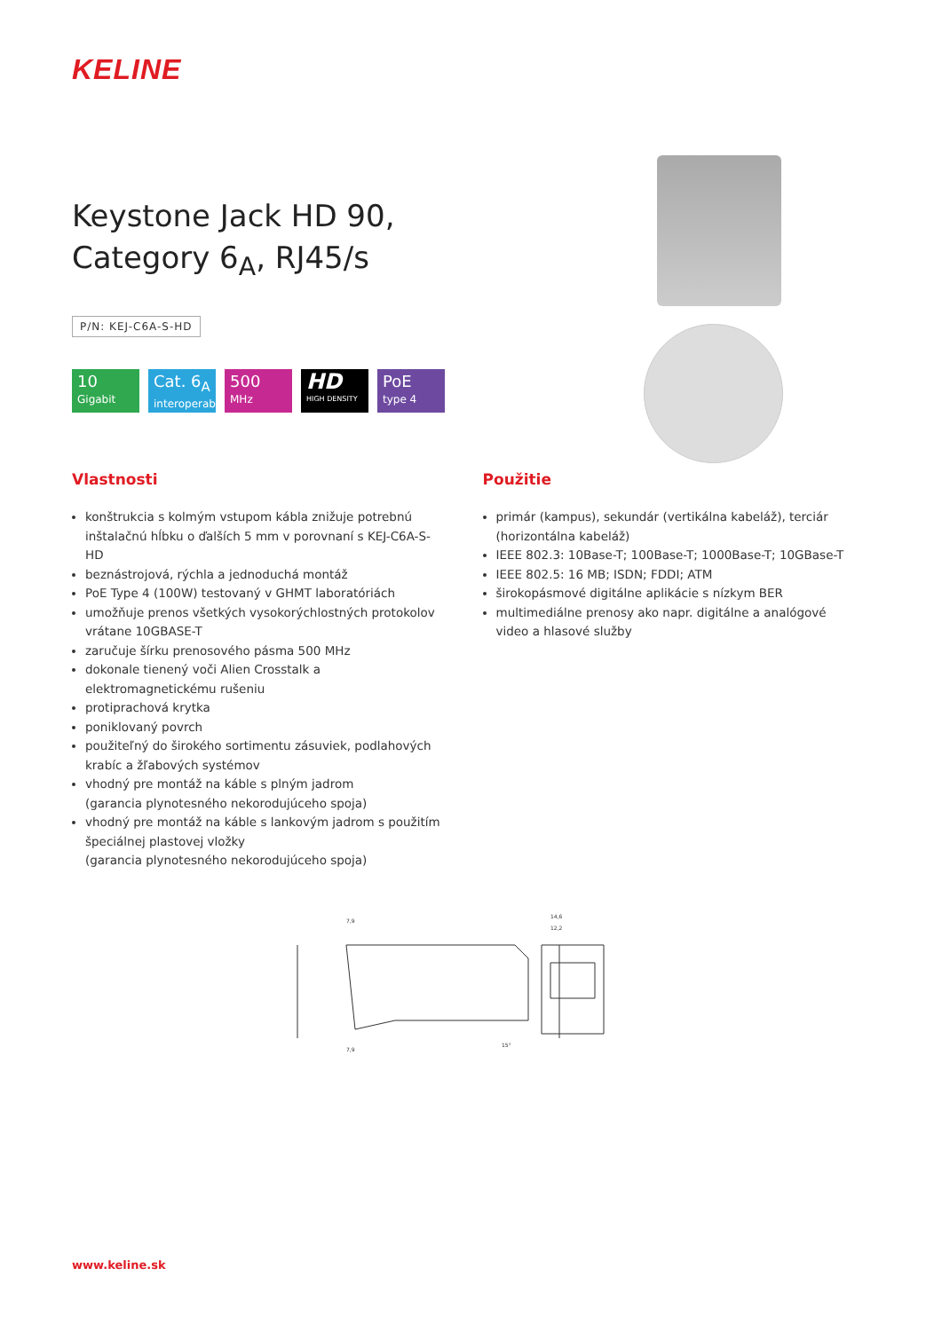KELINE
Keystone Jack HD 90,
Category 6<sub>A</sub>, RJ45/s
P/N: KEJ-C6A-S-HD
10
Gigabit
Cat. 6<sub>A</sub>
interoperable
500
MHz
HD
HIGH DENSITY
PoE
type 4
Vlastnosti
konštrukcia s kolmým vstupom kábla znižuje potrebnú inštalačnú hĺbku o ďalších 5 mm v porovnaní s KEJ-C6A-S-HD
beznástrojová, rýchla a jednoduchá montáž
PoE Type 4 (100W) testovaný v GHMT laboratóriách
umožňuje prenos všetkých vysokorýchlostných protokolov vrátane 10GBASE-T
zaručuje šírku prenosového pásma 500 MHz
dokonale tienený voči Alien Crosstalk a elektromagnetickému rušeniu
protiprachová krytka
poniklovaný povrch
použiteľný do širokého sortimentu zásuviek, podlahových krabíc a žľabových systémov
vhodný pre montáž na káble s plným jadrom
(garancia plynotesného nekorodujúceho spoja)
vhodný pre montáž na káble s lankovým jadrom s použitím špeciálnej plastovej vložky
(garancia plynotesného nekorodujúceho spoja)
Použitie
primár (kampus), sekundár (vertikálna kabeláž), terciár (horizontálna kabeláž)
IEEE 802.3: 10Base-T; 100Base-T; 1000Base-T; 10GBase-T
IEEE 802.5: 16 MB; ISDN; FDDI; ATM
širokopásmové digitálne aplikácie s nízkym BER
multimediálne prenosy ako napr. digitálne a analógové video a hlasové služby
7,9
7,9
14,6
12,2
15°
www.keline.sk